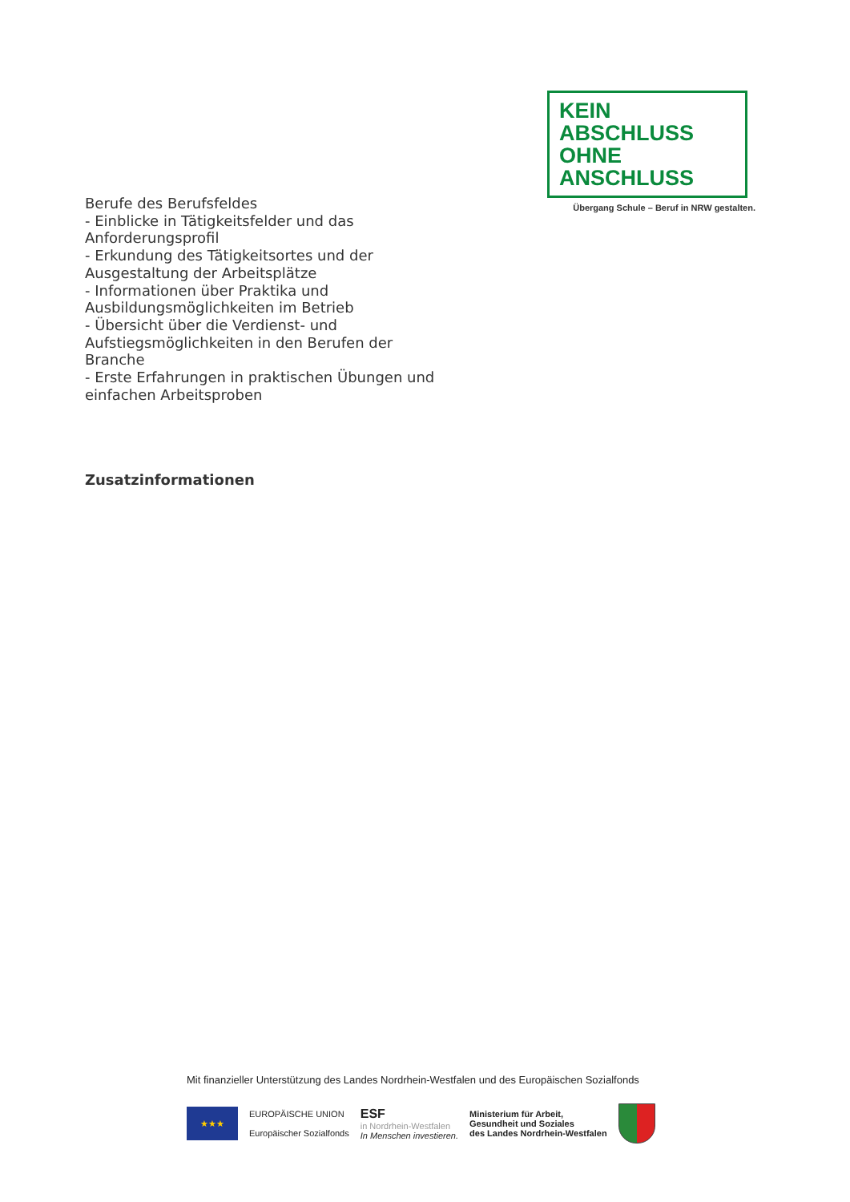KEIN ABSCHLUSS
OHNE ANSCHLUSS
Übergang Schule – Beruf in NRW gestalten.
Berufe des Berufsfeldes
- Einblicke in Tätigkeitsfelder und das Anforderungsprofil
- Erkundung des Tätigkeitsortes und der Ausgestaltung der Arbeitsplätze
- Informationen über Praktika und Ausbildungsmöglichkeiten im Betrieb
- Übersicht über die Verdienst- und Aufstiegsmöglichkeiten in den Berufen der Branche
- Erste Erfahrungen in praktischen Übungen und einfachen Arbeitsproben
Zusatzinformationen
Mit finanzieller Unterstützung des Landes Nordrhein-Westfalen und des Europäischen Sozialfonds
★★★
EUROPÄISCHE UNION
Europäischer Sozialfonds
ESF
in Nordrhein-Westfalen
In Menschen investieren.
Ministerium für Arbeit,
Gesundheit und Soziales
des Landes Nordrhein-Westfalen